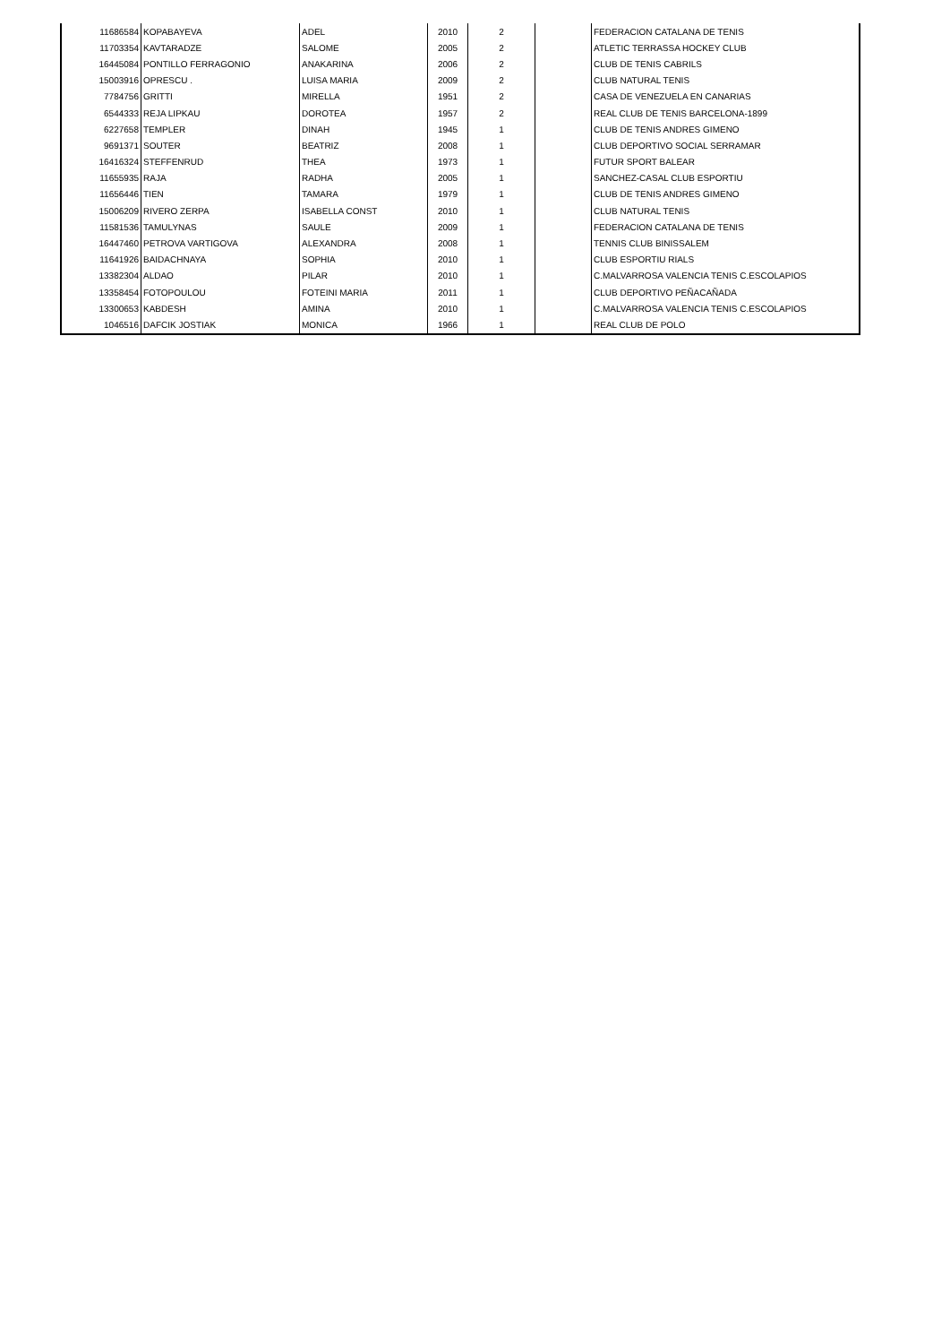| 11686584 | KOPABAYEVA | ADEL | 2010 | 2 | | FEDERACION CATALANA DE TENIS |
| 11703354 | KAVTARADZE | SALOME | 2005 | 2 | | ATLETIC TERRASSA HOCKEY CLUB |
| 16445084 | PONTILLO FERRAGONIO | ANAKARINA | 2006 | 2 | | CLUB DE TENIS CABRILS |
| 15003916 | OPRESCU . | LUISA MARIA | 2009 | 2 | | CLUB NATURAL TENIS |
| 7784756 | GRITTI | MIRELLA | 1951 | 2 | | CASA DE VENEZUELA EN CANARIAS |
| 6544333 | REJA LIPKAU | DOROTEA | 1957 | 2 | | REAL CLUB DE TENIS BARCELONA-1899 |
| 6227658 | TEMPLER | DINAH | 1945 | 1 | | CLUB DE TENIS ANDRES GIMENO |
| 9691371 | SOUTER | BEATRIZ | 2008 | 1 | | CLUB DEPORTIVO SOCIAL SERRAMAR |
| 16416324 | STEFFENRUD | THEA | 1973 | 1 | | FUTUR SPORT BALEAR |
| 11655935 | RAJA | RADHA | 2005 | 1 | | SANCHEZ-CASAL CLUB ESPORTIU |
| 11656446 | TIEN | TAMARA | 1979 | 1 | | CLUB DE TENIS ANDRES GIMENO |
| 15006209 | RIVERO ZERPA | ISABELLA CONST | 2010 | 1 | | CLUB NATURAL TENIS |
| 11581536 | TAMULYNAS | SAULE | 2009 | 1 | | FEDERACION CATALANA DE TENIS |
| 16447460 | PETROVA VARTIGOVA | ALEXANDRA | 2008 | 1 | | TENNIS CLUB BINISSALEM |
| 11641926 | BAIDACHNAYA | SOPHIA | 2010 | 1 | | CLUB ESPORTIU RIALS |
| 13382304 | ALDAO | PILAR | 2010 | 1 | | C.MALVARROSA VALENCIA TENIS C.ESCOLAPIOS |
| 13358454 | FOTOPOULOU | FOTEINI MARIA | 2011 | 1 | | CLUB DEPORTIVO PEÑACAÑADA |
| 13300653 | KABDESH | AMINA | 2010 | 1 | | C.MALVARROSA VALENCIA TENIS C.ESCOLAPIOS |
| 1046516 | DAFCIK JOSTIAK | MONICA | 1966 | 1 | | REAL CLUB DE POLO |